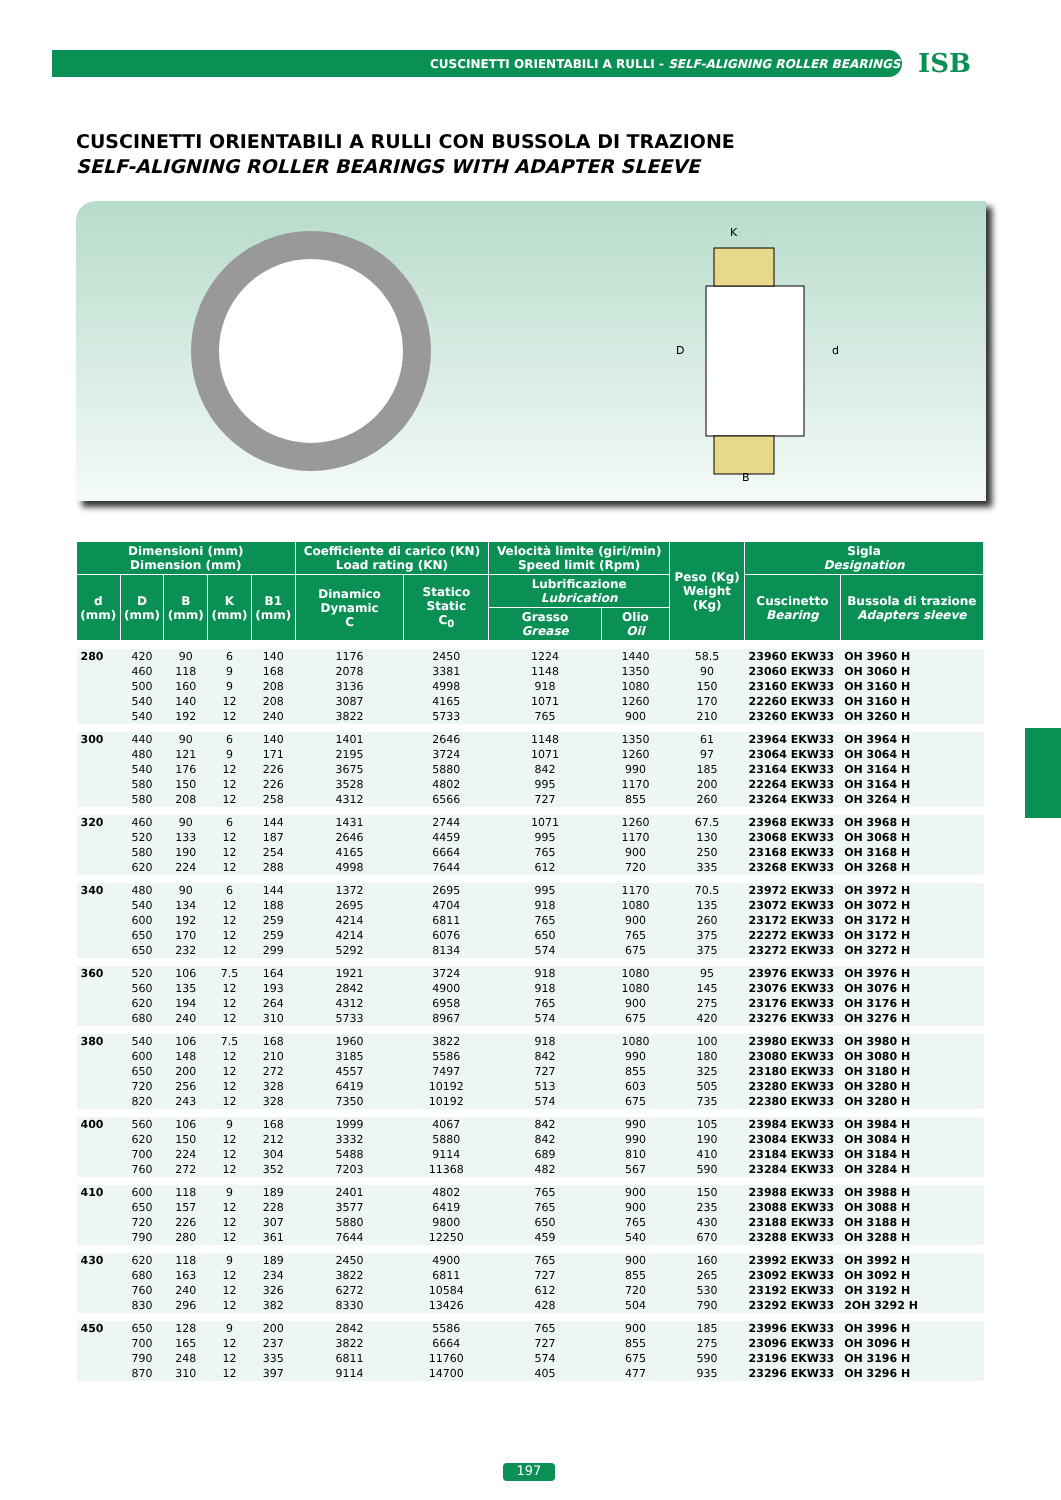CUSCINETTI ORIENTABILI A RULLI - SELF-ALIGNING ROLLER BEARINGS
ISB
CUSCINETTI ORIENTABILI A RULLI CON BUSSOLA DI TRAZIONE
SELF-ALIGNING ROLLER BEARINGS WITH ADAPTER SLEEVE
K
D
d
B
| Dimensioni (mm) Dimension (mm) | | | | | Coefficiente di carico (KN) Load rating (KN) | | Velocità limite (giri/min) Speed limit (Rpm) | | Peso (Kg) Weight (Kg) | Sigla Designation | |
| --- | --- | --- | --- | --- | --- | --- | --- | --- | --- | --- | --- |
| d (mm) | D (mm) | B (mm) | K (mm) | B1 (mm) | Dinamico Dynamic C | Statico Static C<sub>0</sub> | Lubrificazione Lubrication | | | Cuscinetto Bearing | Bussola di trazione Adapters sleeve |
| | | | | | | | Grasso Grease | Olio Oil | | | |
| 280 | 420 | 90 | 6 | 140 | 1176 | 2450 | 1224 | 1440 | 58.5 | 23960 EKW33 | OH 3960 H |
| | 460 | 118 | 9 | 168 | 2078 | 3381 | 1148 | 1350 | 90 | 23060 EKW33 | OH 3060 H |
| | 500 | 160 | 9 | 208 | 3136 | 4998 | 918 | 1080 | 150 | 23160 EKW33 | OH 3160 H |
| | 540 | 140 | 12 | 208 | 3087 | 4165 | 1071 | 1260 | 170 | 22260 EKW33 | OH 3160 H |
| | 540 | 192 | 12 | 240 | 3822 | 5733 | 765 | 900 | 210 | 23260 EKW33 | OH 3260 H |
| 300 | 440 | 90 | 6 | 140 | 1401 | 2646 | 1148 | 1350 | 61 | 23964 EKW33 | OH 3964 H |
| | 480 | 121 | 9 | 171 | 2195 | 3724 | 1071 | 1260 | 97 | 23064 EKW33 | OH 3064 H |
| | 540 | 176 | 12 | 226 | 3675 | 5880 | 842 | 990 | 185 | 23164 EKW33 | OH 3164 H |
| | 580 | 150 | 12 | 226 | 3528 | 4802 | 995 | 1170 | 200 | 22264 EKW33 | OH 3164 H |
| | 580 | 208 | 12 | 258 | 4312 | 6566 | 727 | 855 | 260 | 23264 EKW33 | OH 3264 H |
| 320 | 460 | 90 | 6 | 144 | 1431 | 2744 | 1071 | 1260 | 67.5 | 23968 EKW33 | OH 3968 H |
| | 520 | 133 | 12 | 187 | 2646 | 4459 | 995 | 1170 | 130 | 23068 EKW33 | OH 3068 H |
| | 580 | 190 | 12 | 254 | 4165 | 6664 | 765 | 900 | 250 | 23168 EKW33 | OH 3168 H |
| | 620 | 224 | 12 | 288 | 4998 | 7644 | 612 | 720 | 335 | 23268 EKW33 | OH 3268 H |
| 340 | 480 | 90 | 6 | 144 | 1372 | 2695 | 995 | 1170 | 70.5 | 23972 EKW33 | OH 3972 H |
| | 540 | 134 | 12 | 188 | 2695 | 4704 | 918 | 1080 | 135 | 23072 EKW33 | OH 3072 H |
| | 600 | 192 | 12 | 259 | 4214 | 6811 | 765 | 900 | 260 | 23172 EKW33 | OH 3172 H |
| | 650 | 170 | 12 | 259 | 4214 | 6076 | 650 | 765 | 375 | 22272 EKW33 | OH 3172 H |
| | 650 | 232 | 12 | 299 | 5292 | 8134 | 574 | 675 | 375 | 23272 EKW33 | OH 3272 H |
| 360 | 520 | 106 | 7.5 | 164 | 1921 | 3724 | 918 | 1080 | 95 | 23976 EKW33 | OH 3976 H |
| | 560 | 135 | 12 | 193 | 2842 | 4900 | 918 | 1080 | 145 | 23076 EKW33 | OH 3076 H |
| | 620 | 194 | 12 | 264 | 4312 | 6958 | 765 | 900 | 275 | 23176 EKW33 | OH 3176 H |
| | 680 | 240 | 12 | 310 | 5733 | 8967 | 574 | 675 | 420 | 23276 EKW33 | OH 3276 H |
| 380 | 540 | 106 | 7.5 | 168 | 1960 | 3822 | 918 | 1080 | 100 | 23980 EKW33 | OH 3980 H |
| | 600 | 148 | 12 | 210 | 3185 | 5586 | 842 | 990 | 180 | 23080 EKW33 | OH 3080 H |
| | 650 | 200 | 12 | 272 | 4557 | 7497 | 727 | 855 | 325 | 23180 EKW33 | OH 3180 H |
| | 720 | 256 | 12 | 328 | 6419 | 10192 | 513 | 603 | 505 | 23280 EKW33 | OH 3280 H |
| | 820 | 243 | 12 | 328 | 7350 | 10192 | 574 | 675 | 735 | 22380 EKW33 | OH 3280 H |
| 400 | 560 | 106 | 9 | 168 | 1999 | 4067 | 842 | 990 | 105 | 23984 EKW33 | OH 3984 H |
| | 620 | 150 | 12 | 212 | 3332 | 5880 | 842 | 990 | 190 | 23084 EKW33 | OH 3084 H |
| | 700 | 224 | 12 | 304 | 5488 | 9114 | 689 | 810 | 410 | 23184 EKW33 | OH 3184 H |
| | 760 | 272 | 12 | 352 | 7203 | 11368 | 482 | 567 | 590 | 23284 EKW33 | OH 3284 H |
| 410 | 600 | 118 | 9 | 189 | 2401 | 4802 | 765 | 900 | 150 | 23988 EKW33 | OH 3988 H |
| | 650 | 157 | 12 | 228 | 3577 | 6419 | 765 | 900 | 235 | 23088 EKW33 | OH 3088 H |
| | 720 | 226 | 12 | 307 | 5880 | 9800 | 650 | 765 | 430 | 23188 EKW33 | OH 3188 H |
| | 790 | 280 | 12 | 361 | 7644 | 12250 | 459 | 540 | 670 | 23288 EKW33 | OH 3288 H |
| 430 | 620 | 118 | 9 | 189 | 2450 | 4900 | 765 | 900 | 160 | 23992 EKW33 | OH 3992 H |
| | 680 | 163 | 12 | 234 | 3822 | 6811 | 727 | 855 | 265 | 23092 EKW33 | OH 3092 H |
| | 760 | 240 | 12 | 326 | 6272 | 10584 | 612 | 720 | 530 | 23192 EKW33 | OH 3192 H |
| | 830 | 296 | 12 | 382 | 8330 | 13426 | 428 | 504 | 790 | 23292 EKW33 | 2OH 3292 H |
| 450 | 650 | 128 | 9 | 200 | 2842 | 5586 | 765 | 900 | 185 | 23996 EKW33 | OH 3996 H |
| | 700 | 165 | 12 | 237 | 3822 | 6664 | 727 | 855 | 275 | 23096 EKW33 | OH 3096 H |
| | 790 | 248 | 12 | 335 | 6811 | 11760 | 574 | 675 | 590 | 23196 EKW33 | OH 3196 H |
| | 870 | 310 | 12 | 397 | 9114 | 14700 | 405 | 477 | 935 | 23296 EKW33 | OH 3296 H |
197